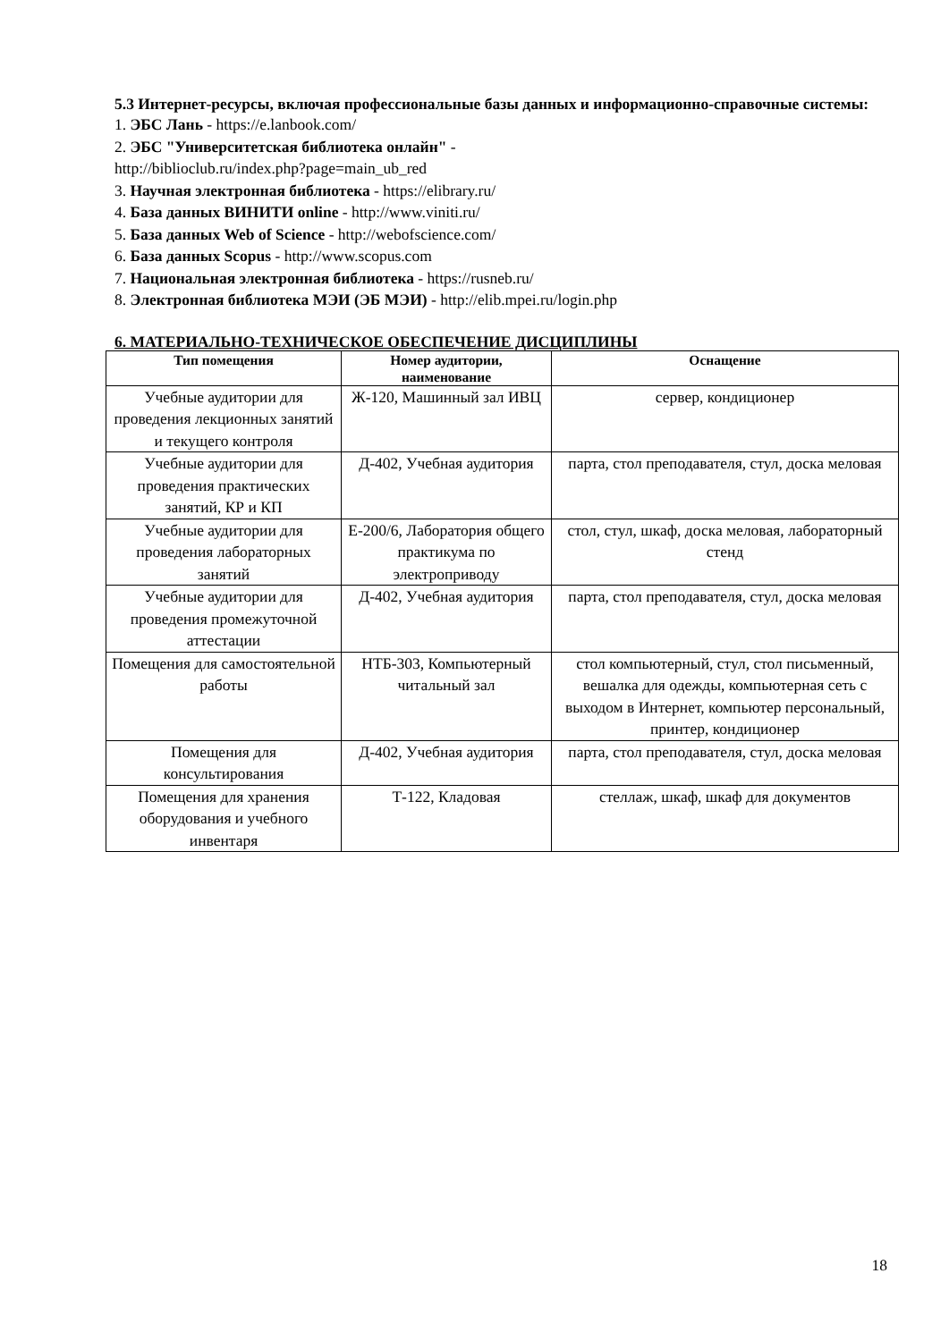5.3 Интернет-ресурсы, включая профессиональные базы данных и информационно-справочные системы:
1. ЭБС Лань - https://e.lanbook.com/
2. ЭБС "Университетская библиотека онлайн" -
http://biblioclub.ru/index.php?page=main_ub_red
3. Научная электронная библиотека - https://elibrary.ru/
4. База данных ВИНИТИ online - http://www.viniti.ru/
5. База данных Web of Science - http://webofscience.com/
6. База данных Scopus - http://www.scopus.com
7. Национальная электронная библиотека - https://rusneb.ru/
8. Электронная библиотека МЭИ (ЭБ МЭИ) - http://elib.mpei.ru/login.php
6. МАТЕРИАЛЬНО-ТЕХНИЧЕСКОЕ ОБЕСПЕЧЕНИЕ ДИСЦИПЛИНЫ
| Тип помещения | Номер аудитории, наименование | Оснащение |
| --- | --- | --- |
| Учебные аудитории для проведения лекционных занятий и текущего контроля | Ж-120, Машинный зал ИВЦ | сервер, кондиционер |
| Учебные аудитории для проведения практических занятий, КР и КП | Д-402, Учебная аудитория | парта, стол преподавателя, стул, доска меловая |
| Учебные аудитории для проведения лабораторных занятий | Е-200/6, Лаборатория общего практикума по электроприводу | стол, стул, шкаф, доска меловая, лабораторный стенд |
| Учебные аудитории для проведения промежуточной аттестации | Д-402, Учебная аудитория | парта, стол преподавателя, стул, доска меловая |
| Помещения для самостоятельной работы | НТБ-303, Компьютерный читальный зал | стол компьютерный, стул, стол письменный, вешалка для одежды, компьютерная сеть с выходом в Интернет, компьютер персональный, принтер, кондиционер |
| Помещения для консультирования | Д-402, Учебная аудитория | парта, стол преподавателя, стул, доска меловая |
| Помещения для хранения оборудования и учебного инвентаря | Т-122, Кладовая | стеллаж, шкаф, шкаф для документов |
18